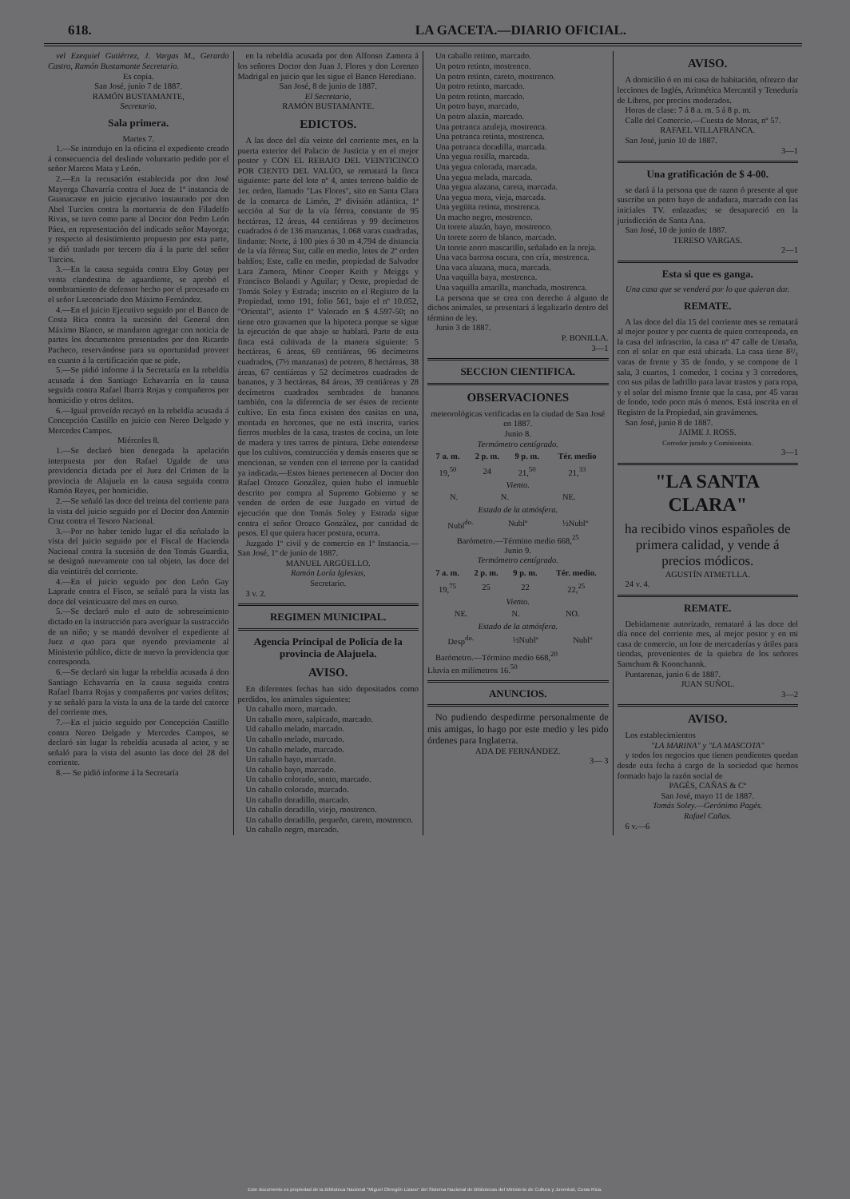618. LA GACETA.—DIARIO OFICIAL.
vel Ezequiel Gutiérrez, J. Vargas M., Gerardo Castro, Ramón Bustamante Secretario.
Es copia.
San José, junio 7 de 1887.
RAMÓN BUSTAMANTE,
Secretario.
Sala primera.
Martes 7.
1.—Se introdujo en la oficina el expediente creado á consecuencia del deslinde voluntario pedido por el señor Marcos Mata y León.
2.—En la recusación establecida por don José Mayorga Chavarría contra el Juez de 1ª instancia de Guanacaste en juicio ejecutivo instaurado por don Abel Turcios contra la mortuoria de don Filadelfo Rivas, se tuvo como parte al Doctor don Pedro León Páez, en representación del indicado señor Mayorga; y respecto al desistimiento propuesto por esta parte, se dió traslado por tercero día á la parte del señor Turcios.
3.—En la causa seguida contra Eloy Gotay por venta clandestina de aguardiente, se aprobó el nombramiento de defensor hecho por el procesado en el señor Lsecenciado don Máximo Fernández.
4.—En el juicio Ejecutivo seguido por el Banco de Costa Rica contra la sucesión del General don Máximo Blanco, se mandaron agregar con noticia de partes los documentos presentados por don Ricardo Pacheco, reservándose para su oportunidad proveer en cuanto á la certificación que se pide.
5.—Se pidió informe á la Secretaría en la rebeldía acusada á don Santiago Echavarría en la causa seguida contra Rafael Ibarra Rojas y compañeros por homicidio y otros delitos.
6.—Igual proveído recayó en la rebeldía acusada á Concepción Castillo en juicio con Nereo Delgado y Mercedes Campos.
Miércoles 8.
1.—Se declaró bien denegada la apelación interpuesta por don Rafael Ugalde de una providencia dictada por el Juez del Crimen de la provincia de Alajuela en la causa seguida contra Ramón Reyes, por homicidio.
2.—Se señaló las doce del treinta del corriente para la vista del juicio seguido por el Doctor don Antonio Cruz contra el Tesoro Nacional.
3.—Por no haber tenido lugar el día señalado la vista del juicio seguido por el Fiscal de Hacienda Nacional contra la sucesión de don Tomás Guardia, se designó nuevamente con tal objeto, las doce del día veintitrés del corriente.
4.—En el juicio seguido por don León Gay Laprade contra el Fisco, se señaló para la vista las doce del veinticuatro del mes en curso.
5.—Se declaró nulo el auto de sobreseimiento dictado en la instrucción para averiguar la sustracción de un niño; y se mandó devolver el expediente al Juez a quo para que oyendo previamente al Ministerio público, dicte de nuevo la providencia que corresponda.
6.—Se declaró sin lugar la rebeldía acusada á don Santiago Echavarría en la causa seguida contra Rafael Ibarra Rojas y compañeros por varios delitos; y se señaló para la vista la una de la tarde del catorce del corriente mes.
7.—En el juicio seguido por Concepción Castillo contra Nereo Delgado y Mercedes Campos, se declaró sin lugar la rebeldía acusada al actor, y se señaló para la vista del asunto las doce del 28 del corriente.
8.— Se pidió informe á la Secretaría
en la rebeldía acusada por don Alfonso Zamora á los señores Doctor don Juan J. Flores y don Lorenzo Madrigal en juicio que les sigue el Banco Herediano.
San José, 8 de junio de 1887.
El Secretario,
RAMÓN BUSTAMANTE.
EDICTOS.
A las doce del día veinte del corriente mes, en la puerta exterior del Palacio de Justicia y en el mejor postor y CON EL REBAJO DEL VEINTICINCO POR CIENTO DEL VALÚO, se rematará la finca siguiente: parte del lote nº 4, antes terreno baldío de 1er. orden, llamado "Las Flores", sito en Santa Clara de la comarca de Limón, 2ª división atlántica, 1ª sección al Sur de la vía férrea, constante de 95 hectáreas, 12 áreas, 44 centiáreas y 99 decímetros cuadrados ó de 136 manzanas, 1.068 varas cuadradas, lindante: Norte, á 100 pies ó 30 m 4.794 de distancia de la vía férrea; Sur, calle en medio, lotes de 2º orden baldíos; Este, calle en medio, propiedad de Salvador Lara Zamora, Minor Cooper Keith y Meiggs y Francisco Bolandi y Aguilar; y Oeste, propiedad de Tomás Soley y Estrada; inscrito en el Registro de la Propiedad, tomo 191, folio 561, bajo el nº 10.052, "Oriental", asiento 1º Valorado en $ 4.597-50; no tiene otro gravamen que la hipoteca porque se sigue la ejecución de que abajo se hablará. Parte de esta finca está cultivada de la manera siguiente: 5 hectáreas, 6 áreas, 69 centiáreas, 96 decímetros cuadrados, (7½ manzanas) de potrero, 8 hectáreas, 38 áreas, 67 centiáreas y 52 decímetros cuadrados de bananos, y 3 hectáreas, 84 áreas, 39 centiáreas y 28 decímetros cuadrados sembrados de bananos también, con la diferencia de ser éstos de reciente cultivo. En esta finca existen dos casitas en una, montada en horcones, que no está inscrita, varios fierros muebles de la casa, trastos de cocina, un lote de madera y tres tarros de pintura. Debe entenderse que los cultivos, construcción y demás enseres que se mencionan, se venden con el terreno por la cantidad ya indicada.—Estos bienes pertenecen al Doctor don Rafael Orozco González, quien hubo el inmueble descrito por compra al Supremo Gobierno y se venden de orden de este Juzgado en virtud de ejecución que don Tomás Soley y Estrada sigue contra el señor Orozco González, por cantidad de pesos. El que quiera hacer postura, ocurra.
Juzgado 1º civil y de comercio en 1ª Instancia.—San José, 1º de junio de 1887.
MANUEL ARGÜELLO.
Ramón Loría Iglesias,
Secretario.
3 v. 2.
REGIMEN MUNICIPAL.
Agencia Principal de Policía de la provincia de Alajuela.
AVISO.
En diferentes fechas han sido depositados como perdidos, los animales siguientes:
Un caballo moro, marcado.
Un caballo moro, salpicado, marcado.
Ud caballo melado, marcado.
Un caballo melado, marcado.
Un caballo melado, marcado.
Un caballo bayo, marcado.
Un caballo bayo, marcado.
Un caballo colorado, sonto, marcado.
Un caballo colorado, marcado.
Un caballo doradillo, marcado.
Un caballo doradillo, viejo, mostrenco.
Un caballo doradillo, pequeño, careto, mostrenco.
Un caballo negro, marcado.
Un caballo retinto, marcado.
Un potro retinto, mostrenco.
Un potro retinto, careto, mostrenco.
Un potro retinto, marcado.
Un potro retinto, marcado.
Un potro bayo, marcado,
Un potro alazán, marcado.
Una potranca azuleja, mostrenca.
Una potranca retinta, mostrenca.
Una potranca doradilla, marcada.
Una yegua rosilla, marcada.
Una yegua colorada, marcada.
Una yegua melada, marcada.
Una yegua alazana, careta, marcada.
Una yegua mora, vieja, marcada.
Una yegüita retinta, mostrenca.
Un macho negro, mostrenco.
Un torete alazán, bayo, mostrenco.
Un torete zorro de blanco, marcado.
Un torete zorro mascarillo, señalado en la oreja.
Una vaca barrosa oscura, con cría, mostrenca.
Una vaca alazana, muca, marcada.
Una vaquilla baya, mostrenca.
Una vaquilla amarilla, manchada, mostrenca.
La persona que se crea con derecho á alguno de dichos animales, se presentará á legalizarlo dentro del término de ley.
Junio 3 de 1887.
P. BONILLA.
3—1
SECCION CIENTIFICA.
OBSERVACIONES
meteorológicas verificadas en la ciudad de San José en 1887.
Junio 8.
Termómetro centígrado.
| 7 a. m. | 2 p. m. | 9 p. m. | Tér. medio |
| --- | --- | --- | --- |
| 19,<sup>50</sup> | 24 | 21,<sup>50</sup> | 21,<sup>33</sup> |
Viento.
| N. | N. | NE. |
Estado de la atmósfera.
| Nubl<sup>do.</sup> | Nublº | ½Nublº |
Barómetro.—Término medio 668,<sup>25</sup>
Junio 9.
Termómetro centígrado.
| 7 a. m. | 2 p. m. | 9 p. m. | Tér. medio. |
| --- | --- | --- | --- |
| 19,<sup>75</sup> | 25 | 22 | 22,<sup>25</sup> |
Viento.
| NE. | N. | NO. |
Estado de la atmósfera.
| Desp<sup>do.</sup> | ½Nublº | Nublº |
Barómetro.—Término medio 668,<sup>20</sup>
Lluvia en milímetros 16.<sup>50</sup>
ANUNCIOS.
No pudiendo despedirme personalmente de mis amigas, lo hago por este medio y les pido órdenes para Inglaterra.
ADA DE FERNÁNDEZ.
3— 3
AVISO.
A domicilio ó en mi casa de habitación, ofrezco dar lecciones de Inglés, Aritmética Mercantil y Teneduría de Libros, por precios moderados.
Horas de clase: 7 á 8 a. m. 5 á 8 p. m.
Calle del Comercio.—Cuesta de Moras, nº 57.
RAFAEL VILLAFRANCA.
San José, junio 10 de 1887.
3—1
Una gratificación de $ 4-00.
se dará á la persona que de razon ó presente al que suscribe un potro bayo de andadura, marcado con las iniciales TV. enlazadas; se desapareció en la jurisdicción de Santa Ana.
San José, 10 de junio de 1887.
TERESO VARGAS.
2—1
Esta si que es ganga.
Una casa que se venderá por lo que quieran dar.
REMATE.
A las doce del día 15 del corriente mes se rematará al mejor postor y por cuenta de quien corresponda, en la casa del infrascrito, la casa nº 47 calle de Umaña, con el solar en que está ubicada. La casa tiene 8²/₃ varas de frente y 35 de fondo, y se compone de 1 sala, 3 cuartos, 1 comedor, 1 cocina y 3 corredores, con sus pilas de ladrillo para lavar trastos y para ropa, y el solar del mismo frente que la casa, por 45 varas de fondo, todo poco más ó menos. Está inscrita en el Registro de la Propiedad, sin gravámenes.
San José, junio 8 de 1887.
JAIME J. ROSS.
Corredor jurado y Comisionista.
3—1
"LA SANTA CLARA"
ha recibido vinos españoles de primera calidad, y vende á precios módicos.
AGUSTÍN ATMETLLA.
24 v. 4.
REMATE.
Debidamente autorizado, remataré á las doce del día once del corriente mes, al mejor postor y en mi casa de comercio, un lote de mercaderías y útiles para tiendas, provenientes de la quiebra de los señores Samchum & Koonchannk.
Puntarenas, junio 6 de 1887.
JUAN SUÑOL.
3—2
AVISO.
Los establecimientos
"LA MARINA" y "LA MASCOTA"
y todos los negocios que tienen pendientes quedan desde esta fecha á cargo de la sociedad que hemos formado bajo la razón social de
PAGÉS, CAÑAS & Cª
San José, mayo 11 de 1887.
Tomás Soley.—Gerónimo Pagés.
Rafael Cañas.
6 v.—6
Este documento es propiedad de la Biblioteca Nacional "Miguel Obregón Lizano" del Sistema Nacional de Bibliotecas del Ministerio de Cultura y Juventud, Costa Rica.